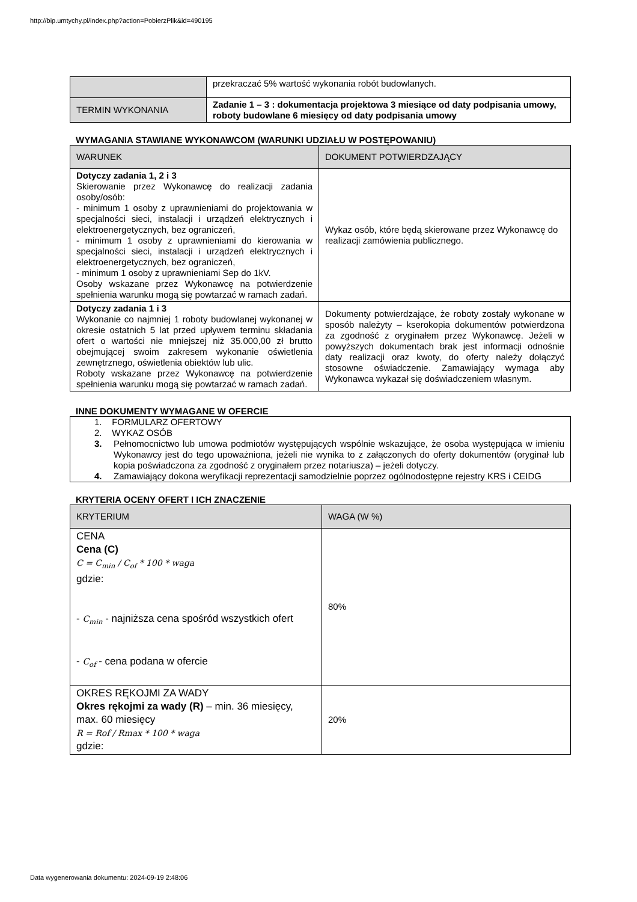http://bip.umtychy.pl/index.php?action=PobierzPlik&id=490195
| | przekraczać 5% wartość wykonania robót budowlanych. |
| TERMIN WYKONANIA | Zadanie 1 – 3 : dokumentacja projektowa 3 miesiące od daty podpisania umowy, roboty budowlane 6 miesięcy od daty podpisania umowy |
WYMAGANIA STAWIANE WYKONAWCOM (WARUNKI UDZIAŁU W POSTĘPOWANIU)
| WARUNEK | DOKUMENT POTWIERDZAJĄCY |
| --- | --- |
| Dotyczy zadania 1, 2 i 3 Skierowanie przez Wykonawcę do realizacji zadania osoby/osób: - minimum 1 osoby z uprawnieniami do projektowania w specjalności sieci, instalacji i urządzeń elektrycznych i elektroenergetycznych, bez ograniczeń, - minimum 1 osoby z uprawnieniami do kierowania w specjalności sieci, instalacji i urządzeń elektrycznych i elektroenergetycznych, bez ograniczeń, - minimum 1 osoby z uprawnieniami Sep do 1kV. Osoby wskazane przez Wykonawcę na potwierdzenie spełnienia warunku mogą się powtarzać w ramach zadań. | Wykaz osób, które będą skierowane przez Wykonawcę do realizacji zamówienia publicznego. |
| Dotyczy zadania 1 i 3 Wykonanie co najmniej 1 roboty budowlanej wykonanej w okresie ostatnich 5 lat przed upływem terminu składania ofert o wartości nie mniejszej niż 35.000,00 zł brutto obejmującej swoim zakresem wykonanie oświetlenia zewnętrznego, oświetlenia obiektów lub ulic. Roboty wskazane przez Wykonawcę na potwierdzenie spełnienia warunku mogą się powtarzać w ramach zadań. | Dokumenty potwierdzające, że roboty zostały wykonane w sposób należyty – kserokopia dokumentów potwierdzona za zgodność z oryginałem przez Wykonawcę. Jeżeli w powyższych dokumentach brak jest informacji odnośnie daty realizacji oraz kwoty, do oferty należy dołączyć stosowne oświadczenie. Zamawiający wymaga aby Wykonawca wykazał się doświadczeniem własnym. |
INNE DOKUMENTY WYMAGANE W OFERCIE
| 1. FORMULARZ OFERTOWY 2. WYKAZ OSÓB 3. Pełnomocnictwo lub umowa podmiotów występujących wspólnie wskazujące, że osoba występująca w imieniu Wykonawcy jest do tego upoważniona, jeżeli nie wynika to z załączonych do oferty dokumentów (oryginał lub kopia poświadczona za zgodność z oryginałem przez notariusza) – jeżeli dotyczy. 4. Zamawiający dokona weryfikacji reprezentacji samodzielnie poprzez ogólnodostępne rejestry KRS i CEIDG |
KRYTERIA OCENY OFERT I ICH ZNACZENIE
| KRYTERIUM | WAGA (W %) |
| --- | --- |
| CENA Cena (C) C = C<sub>min</sub> / C<sub>of</sub> * 100 * waga gdzie: - C<sub>min</sub> - najniższa cena spośród wszystkich ofert - C<sub>of</sub> - cena podana w ofercie | 80% |
| OKRES RĘKOJMI ZA WADY Okres rękojmi za wady (R) – min. 36 miesięcy, max. 60 miesięcy R = Rof / Rmax * 100 * waga gdzie: | 20% |
Data wygenerowania dokumentu: 2024-09-19 2:48:06